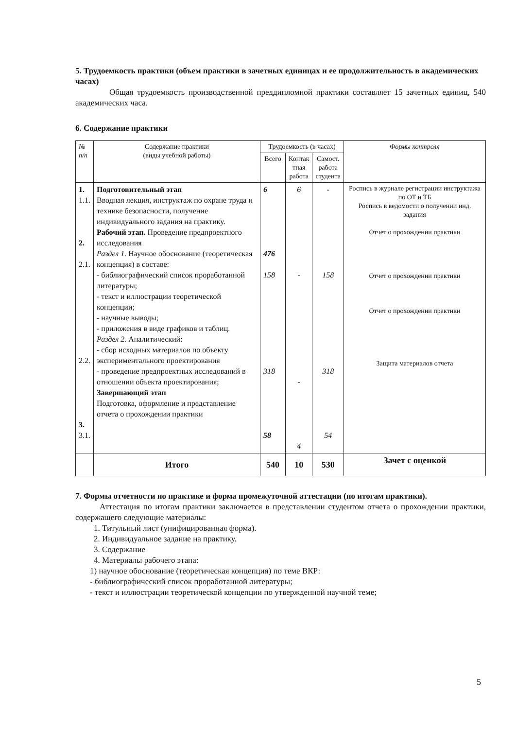5. Трудоемкость практики (объем практики в зачетных единицах и ее продолжительность в академических часах)
Общая трудоемкость производственной преддипломной практики составляет 15 зачетных единиц, 540 академических часа.
6. Содержание практики
| № п/п | Содержание практики (виды учебной работы) | Трудоемкость (в часах) | | | Формы контроля |
| --- | --- | --- | --- | --- | --- |
| | | Всего | Контак тная работа | Самост. работа студента | |
| 1. 1.1. 2. 2.1. 2.2. 3. 3.1. | Подготовительный этап Вводная лекция, инструктаж по охране труда и технике безопасности, получение индивидуального задания на практику. Рабочий этап. Проведение предпроектного исследования Раздел 1. Научное обоснование (теоретическая концепция) в составе: - библиографический список проработанной литературы; - текст и иллюстрации теоретической концепции; - научные выводы; - приложения в виде графиков и таблиц. Раздел 2. Аналитический: - сбор исходных материалов по объекту экспериментального проектирования - проведение предпроектных исследований в отношении объекта проектирования; Завершающий этап Подготовка, оформление и представление отчета о прохождении практики | 6 476 158 318 58 | 6 - - 4 | - 158 318 54 | Роспись в журнале регистрации инструктажа по ОТ и ТБ Роспись в ведомости о получении инд. задания Отчет о прохождении практики Отчет о прохождении практики Отчет о прохождении практики Защита материалов отчета |
| | Итого | 540 | 10 | 530 | Зачет с оценкой |
7. Формы отчетности по практике и форма промежуточной аттестации (по итогам практики).
Аттестация по итогам практики заключается в представлении студентом отчета о прохождении практики, содержащего следующие материалы:
1. Титульный лист (унифицированная форма).
2. Индивидуальное задание на практику.
3. Содержание
4. Материалы рабочего этапа:
1) научное обоснование (теоретическая концепция) по теме ВКР:
- библиографический список проработанной литературы;
- текст и иллюстрации теоретической концепции по утвержденной научной теме;
5